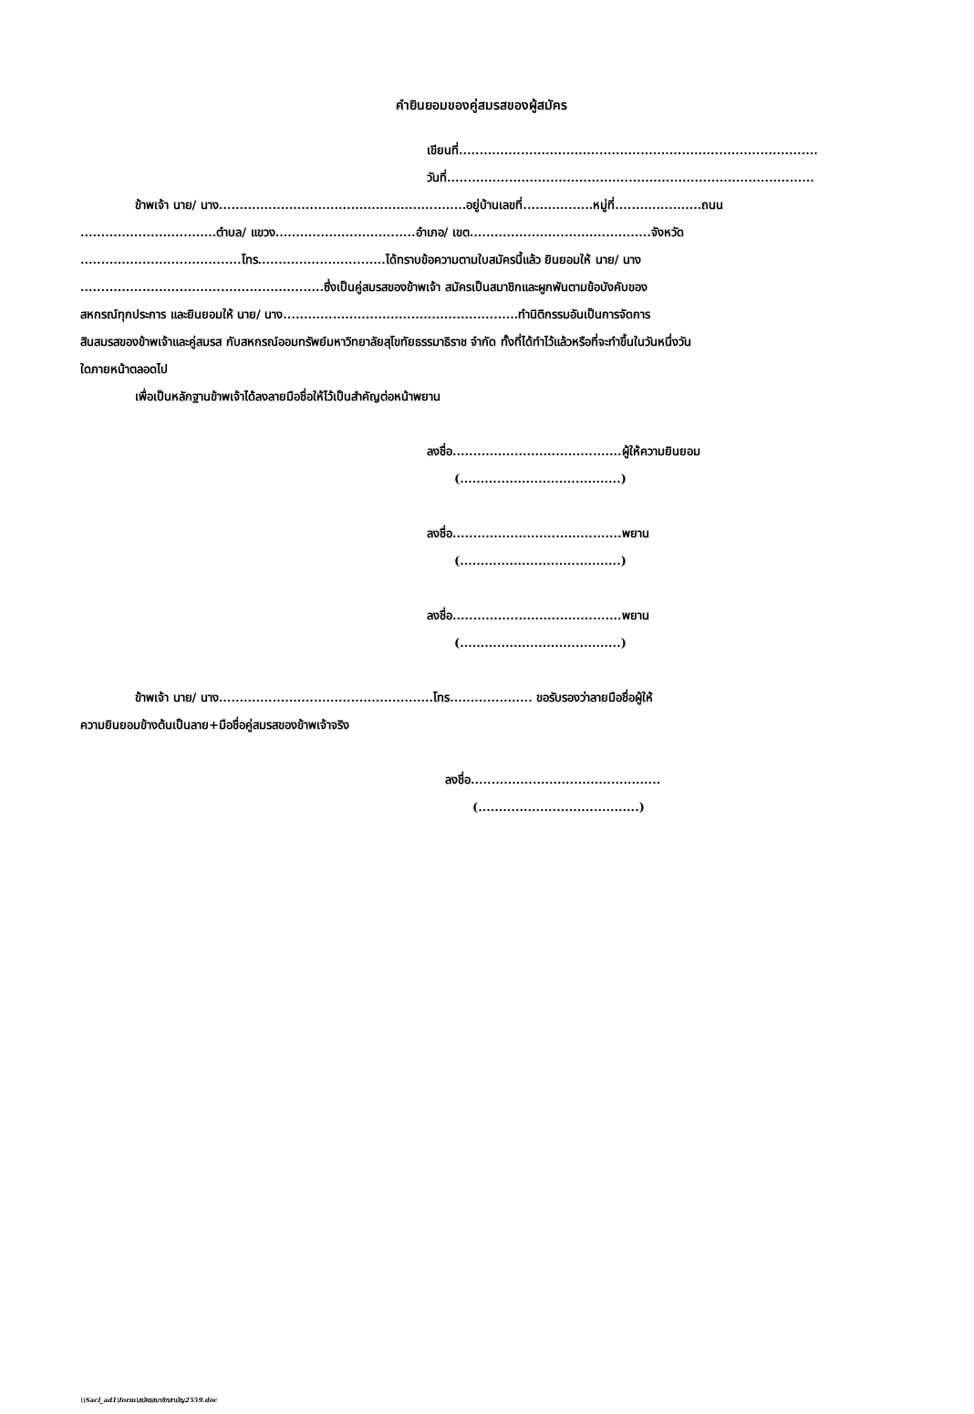คำยินยอมของคู่สมรสของผู้สมัคร
เขียนที่.......................................................................................
วันที่.........................................................................................
ข้าพเจ้า นาย/ นาง............................................................อยู่บ้านเลขที่.................หมู่ที่.....................ถนน
.................................ตำบล/ แขวง..................................อำเภอ/ เขต............................................จังหวัด
.......................................โทร...............................ได้ทราบข้อความตามใบสมัครนี้แล้ว ยินยอมให้ นาย/ นาง
...........................................................ซึ่งเป็นคู่สมรสของข้าพเจ้า สมัครเป็นสมาชิกและผูกพันตามข้อบังคับของ
สหกรณ์ทุกประการ และยินยอมให้ นาย/ นาง.........................................................ทำนิติกรรมอันเป็นการจัดการ
สินสมรสของข้าพเจ้าและคู่สมรส กับสหกรณ์ออมทรัพย์มหาวิทยาลัยสุโขทัยธรรมาธิราช จำกัด ทั้งที่ได้ทำไว้แล้วหรือที่จะทำขึ้นในวันหนึ่งวัน
ใดภายหน้าตลอดไป
เพื่อเป็นหลักฐานข้าพเจ้าได้ลงลายมือชื่อให้ไว้เป็นสำคัญต่อหน้าพยาน
ลงชื่อ.........................................ผู้ให้ความยินยอม
(.......................................)
ลงชื่อ.........................................พยาน
(.......................................)
ลงชื่อ.........................................พยาน
(.......................................)
ข้าพเจ้า นาย/ นาง....................................................โทร.................... ขอรับรองว่าลายมือชื่อผู้ให้
ความยินยอมข้างต้นเป็นลาย+มือชื่อคู่สมรสของข้าพเจ้าจริง
ลงชื่อ..............................................
(.......................................)
\\Sacl_ad1\form\สมัครสมาชิกสามัญ2559.doc